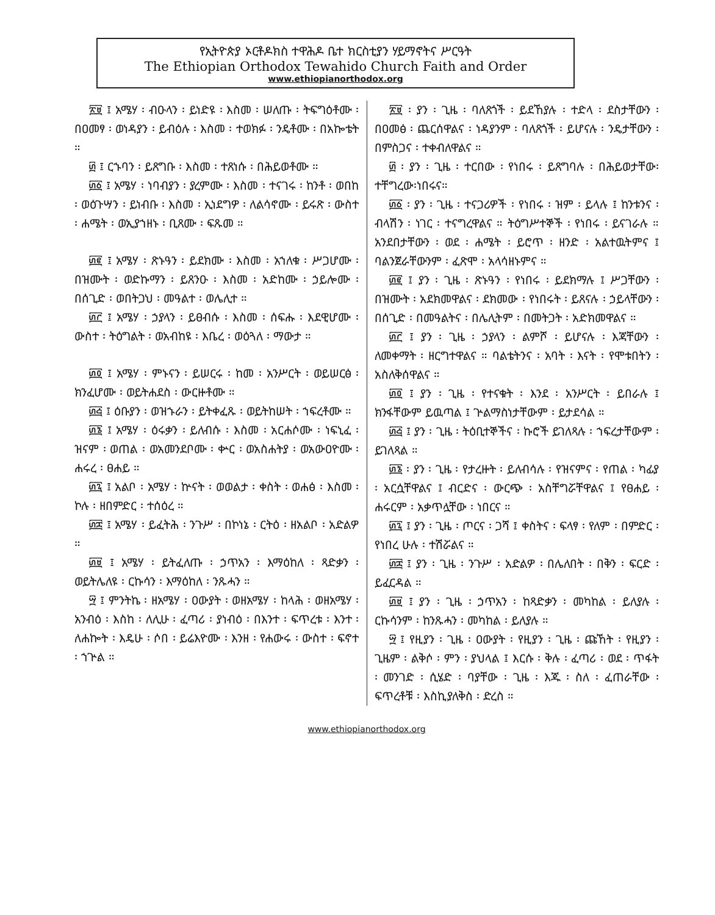የኢትዮጵያ ኦርቶዶክስ ተዋሕዶ ቤተ ክርስቲያን ሃይማኖትና ሥርዓት
The Ethiopian Orthodox Tewahido Church Faith and Order
www.ethiopianorthodox.org
፳፱ ፤ አሜሃ ፡ ብዑላን ፡ ይነድዩ ፡ እስመ ፡ ሠለጡ ፡ ትፍግዕቶሙ ፡ በዐመፃ ፡ ወነዳያን ፡ ይብዕሉ ፡ እስመ ፡ ተወክፉ ፡ ንዴቶሙ ፡ በአኰቴት ።
፴ ፤ ርኁባን ፡ ይጸግቡ ፡ እስመ ፡ ተጸነሱ ፡ በሕይወቶሙ ።
፴፩ ፤ አሜሃ ፡ ነባብያን ፡ ያረምሙ ፡ እስመ ፡ ተናገሩ ፡ ከንቶ ፡ ወበከ ፡ ወዕጉሣን ፡ ይነብቡ ፡ እስመ ፡ ኢነደግዎ ፡ ለልሳኖሙ ፡ ይሩጽ ፡ ውስተ ፡ ሐሜት ፡ ወኢያኀዘኑ ፡ ቢጸሙ ፡ ፍጹመ ።
፴፪ ፤ አሜሃ ፡ ጽኑዓን ፡ ይደክሙ ፡ እስመ ፡ አኀለቁ ፡ ሥጋሆሙ ፡ በዝሙት ፡ ወድኩማን ፡ ይጸንዑ ፡ እስመ ፡ አድከሙ ፡ ኃይሎሙ ፡ በሰጊድ ፡ ወበትጋህ ፡ መዓልተ ፡ ወሌሊተ ።
፴፫ ፤ አሜሃ ፡ ኃያላን ፡ ይፀብሱ ፡ እስመ ፡ ሰፍሑ ፡ እደዊሆሙ ፡ ውስተ ፡ ትዕግልት ፡ ወአብከዩ ፡ እቤረ ፡ ወዕጓለ ፡ ማውታ ።
፴፬ ፤ አሜሃ ፡ ምኑናን ፡ ይሠርሩ ፡ ከመ ፡ አንሥርት ፡ ወይሠርፅ ፡ ክንፈሆሙ ፡ ወይትሐደስ ፡ ውርዙቶሙ ።
፴፭ ፤ ዕቡያን ፡ ወዝኁራን ፡ ይትቀፈጹ ፡ ወይትከሠት ፡ ኀፍረቶሙ ።
፴፮ ፤ አሜሃ ፡ ዕሩቃን ፡ ይለብሱ ፡ እስመ ፡ አርሐሶሙ ፡ ነፍኒፈ ፡ ዝናም ፡ ወጠል ፡ ወአመንደቦሙ ፡ ቍር ፡ ወአስሐትያ ፡ ወአውዐዮሙ ፡ ሐሩረ ፡ ፀሐይ ።
፴፯ ፤ አልቦ ፡ አሜሃ ፡ ኵናት ፡ ወወልታ ፡ ቀስት ፡ ወሐፅ ፡ እስመ ፡ ኮሉ ፡ ዘበምድር ፡ ተሰዕረ ።
፴፰ ፤ አሜሃ ፡ ይፈትሕ ፡ ንጉሥ ፡ በኮነኔ ፡ ርትዕ ፡ ዘአልቦ ፡ አድልዎ ።
፴፱ ፤ አሜሃ ፡ ይትፈለጡ ፡ ኃጥአን ፡ እማዕከለ ፡ ጻድቃን ፡ ወይትሌለዩ ፡ ርኩሳን ፡ እማዕከለ ፡ ንጹሓን ።
፵ ፤ ምንትኬ ፡ ዘአሜሃ ፡ ዐውያት ፡ ወዘአሜሃ ፡ ከላሕ ፡ ወዘአሜሃ ፡ አንብዕ ፡ እስከ ፡ ለሊሁ ፡ ፈጣሪ ፡ ያነብዕ ፡ በእንተ ፡ ፍጥረቱ ፡ እንተ ፡ ለሐኰት ፡ እዴሁ ፡ ሶበ ፡ ይሬእዮሙ ፡ እንዘ ፡ የሐውሩ ፡ ውስተ ፡ ፍኖተ ፡ ኀጕል ።
፳፱ ፡ ያን ፡ ጊዜ ፡ ባለጸጎች ፡ ይደኸያሉ ፡ ተድላ ፡ ደስታቸውን ፡ በዐመፅ ፡ ጨርሰዋልና ፡ ነዳያንም ፡ ባለጸጎች ፡ ይሆናሉ ፡ ንዴታቸውን ፡ በምስጋና ፡ ተቀብለዋልና ።
፴ ፡ ያን ፡ ጊዜ ፡ ተርበው ፡ የነበሩ ፡ ይጸግባሉ ፡ በሕይወታቸው፡ተቸግረው፡ነበሩና።
፴፩ ፡ ያን ፡ ጊዜ ፡ ተናጋሪዎች ፡ የነበሩ ፡ ዝም ፡ ይላሉ ፤ ከንቱንና ፡ ብላሽን ፡ ነገር ፡ ተናግረዋልና ። ትዕግሥተኞች ፡ የነበሩ ፡ ይናገራሉ ። አንደበታቸውን ፡ ወደ ፡ ሐሜት ፡ ይሮጥ ፡ ዘንድ ፡ አልተዉትምና ፤ ባልንጀራቸውንም ፡ ፈጽሞ ፡ አላሳዘኑምና ።
፴፪ ፤ ያን ፡ ጊዜ ፡ ጽኑዓን ፡ የነበሩ ፡ ይደክማሉ ፤ ሥጋቸውን ፡ በዝሙት ፡ አደክመዋልና ፡ ደክመው ፡ የነበሩት ፡ ይጸናሉ ፡ ኃይላቸውን ፡ በሰጊድ ፡ በመዓልትና ፡ በሌሊትም ፡ በመትጋት ፡ አድክመዋልና ።
፴፫ ፤ ያን ፡ ጊዜ ፡ ኃያላን ፡ ልምሾ ፡ ይሆናሉ ፡ እጃቸውን ፡ ለመቀማት ፡ ዘርግተዋልና ። ባልቴትንና ፡ አባት ፡ እናት ፡ የሞቱበትን ፡ አስለቅሰዋልና ።
፴፬ ፤ ያን ፡ ጊዜ ፡ የተናቁት ፡ እንደ ፡ አንሥርት ፡ ይበራሉ ፤ ክንፋቸውም ይዉጣል ፤ ጕልማስነታቸውም ፡ ይታደሳል ።
፴፭ ፤ ያን ፡ ጊዜ ፡ ትዕቢተኞችና ፡ ኩሮች ይገለጻሉ ፡ ኀፍረታቸውም ፡ ይገለጻል ።
፴፮ ፡ ያን ፡ ጊዜ ፡ የታረዙት ፡ ይለብሳሉ ፡ የዝናምና ፡ የጠል ፡ ካፊያ ፡ አርሷቸዋልና ፤ ብርድና ፡ ውርጭ ፡ አስቸግሯቸዋልና ፤ የፀሐይ ፡ ሐሩርም ፡ አቃጥሏቸው ፡ ነበርና ።
፴፯ ፤ ያን ፡ ጊዜ ፡ ጦርና ፡ ጋሻ ፤ ቀስትና ፡ ፍላፃ ፡ የለም ፡ በምድር ፡ የነበረ ሁሉ ፡ ተሽሯልና ።
፴፰ ፤ ያን ፡ ጊዜ ፡ ንጉሥ ፡ አድልዎ ፡ በሌለበት ፡ በቅን ፡ ፍርድ ፡ ይፈርዳል ።
፴፱ ፤ ያን ፡ ጊዜ ፡ ኃጥአን ፡ ከጻድቃን ፡ መካከል ፡ ይለያሉ ፡ ርኩሳንም ፡ ከንጹሓን ፡ መካከል ፡ ይለያሉ ።
፵ ፤ የዚያን ፡ ጊዜ ፡ ዐውያት ፡ የዚያን ፡ ጊዜ ፡ ጩኸት ፡ የዚያን ፡ ጊዜም ፡ ልቅሶ ፡ ምን ፡ ያህላል ፤ እርሱ ፡ ቅሉ ፡ ፈጣሪ ፡ ወደ ፡ ጥፋት ፡ መንገድ ፡ ሲሄድ ፡ ባያቸው ፡ ጊዜ ፡ እጁ ፡ ስለ ፡ ፈጠራቸው ፡ ፍጥረቶቹ ፡ እስኪያለቅስ ፡ ድረስ ።
www.ethiopianorthodox.org